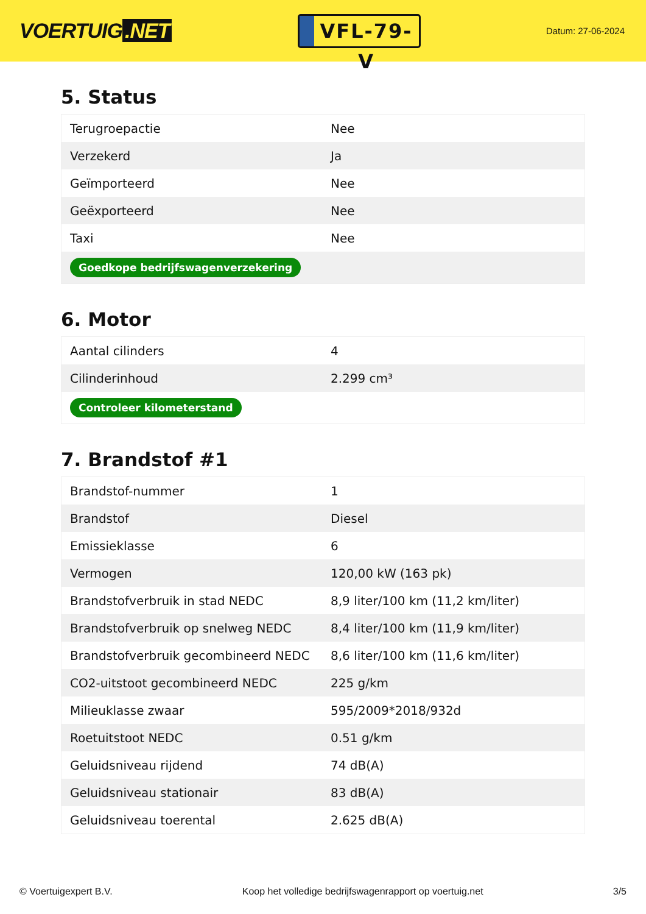VOERTUIG.NET
VFL-79-V
Datum: 27-06-2024
5. Status
| Terugroepactie | Nee |
| Verzekerd | Ja |
| Geïmporteerd | Nee |
| Geëxporteerd | Nee |
| Taxi | Nee |
| Goedkope bedrijfswagenverzekering | |
6. Motor
| Aantal cilinders | 4 |
| Cilinderinhoud | 2.299 cm³ |
| Controleer kilometerstand | |
7. Brandstof #1
| Brandstof-nummer | 1 |
| Brandstof | Diesel |
| Emissieklasse | 6 |
| Vermogen | 120,00 kW (163 pk) |
| Brandstofverbruik in stad NEDC | 8,9 liter/100 km (11,2 km/liter) |
| Brandstofverbruik op snelweg NEDC | 8,4 liter/100 km (11,9 km/liter) |
| Brandstofverbruik gecombineerd NEDC | 8,6 liter/100 km (11,6 km/liter) |
| CO2-uitstoot gecombineerd NEDC | 225 g/km |
| Milieuklasse zwaar | 595/2009*2018/932d |
| Roetuitstoot NEDC | 0.51 g/km |
| Geluidsniveau rijdend | 74 dB(A) |
| Geluidsniveau stationair | 83 dB(A) |
| Geluidsniveau toerental | 2.625 dB(A) |
© Voertuigexpert B.V. Koop het volledige bedrijfswagenrapport op voertuig.net 3/5